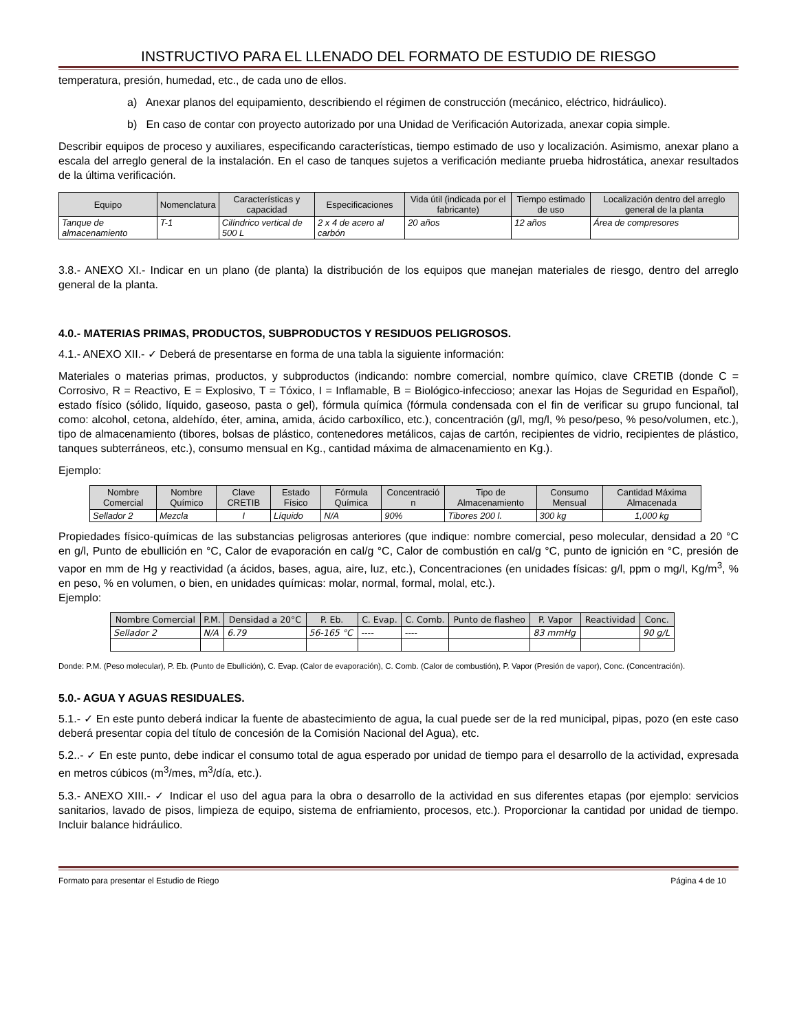INSTRUCTIVO PARA EL LLENADO DEL FORMATO DE ESTUDIO DE RIESGO
temperatura, presión, humedad, etc., de cada uno de ellos.
a) Anexar planos del equipamiento, describiendo el régimen de construcción (mecánico, eléctrico, hidráulico).
b) En caso de contar con proyecto autorizado por una Unidad de Verificación Autorizada, anexar copia simple.
Describir equipos de proceso y auxiliares, especificando características, tiempo estimado de uso y localización. Asimismo, anexar plano a escala del arreglo general de la instalación. En el caso de tanques sujetos a verificación mediante prueba hidrostática, anexar resultados de la última verificación.
| Equipo | Nomenclatura | Características y capacidad | Especificaciones | Vida útil (indicada por el fabricante) | Tiempo estimado de uso | Localización dentro del arreglo general de la planta |
| --- | --- | --- | --- | --- | --- | --- |
| Tanque de almacenamiento | T-1 | Cilíndrico vertical de 500 L | 2 x 4 de acero al carbón | 20 años | 12 años | Área de compresores |
3.8.- ANEXO XI.- Indicar en un plano (de planta) la distribución de los equipos que manejan materiales de riesgo, dentro del arreglo general de la planta.
4.0.- MATERIAS PRIMAS, PRODUCTOS, SUBPRODUCTOS Y RESIDUOS PELIGROSOS.
4.1.- ANEXO XII.- ✓ Deberá de presentarse en forma de una tabla la siguiente información:
Materiales o materias primas, productos, y subproductos (indicando: nombre comercial, nombre químico, clave CRETIB (donde C = Corrosivo, R = Reactivo, E = Explosivo, T = Tóxico, I = Inflamable, B = Biológico-infeccioso; anexar las Hojas de Seguridad en Español), estado físico (sólido, líquido, gaseoso, pasta o gel), fórmula química (fórmula condensada con el fin de verificar su grupo funcional, tal como: alcohol, cetona, aldehído, éter, amina, amida, ácido carboxílico, etc.), concentración (g/l, mg/l, % peso/peso, % peso/volumen, etc.), tipo de almacenamiento (tibores, bolsas de plástico, contenedores metálicos, cajas de cartón, recipientes de vidrio, recipientes de plástico, tanques subterráneos, etc.), consumo mensual en Kg., cantidad máxima de almacenamiento en Kg.).
Ejemplo:
| Nombre Comercial | Nombre Químico | Clave CRETIB | Estado Físico | Fórmula Química | Concentració n | Tipo de Almacenamiento | Consumo Mensual | Cantidad Máxima Almacenada |
| --- | --- | --- | --- | --- | --- | --- | --- | --- |
| Sellador 2 | Mezcla | I | Líquido | N/A | 90% | Tibores 200 l. | 300 kg | 1,000 kg |
Propiedades físico-químicas de las substancias peligrosas anteriores (que indique: nombre comercial, peso molecular, densidad a 20 °C en g/l, Punto de ebullición en °C, Calor de evaporación en cal/g °C, Calor de combustión en cal/g °C, punto de ignición en °C, presión de vapor en mm de Hg y reactividad (a ácidos, bases, agua, aire, luz, etc.), Concentraciones (en unidades físicas: g/l, ppm o mg/l, Kg/m<sup>3</sup>, % en peso, % en volumen, o bien, en unidades químicas: molar, normal, formal, molal, etc.).
Ejemplo:
| Nombre Comercial | P.M. | Densidad a 20°C | P. Eb. | C. Evap. | C. Comb. | Punto de flasheo | P. Vapor | Reactividad | Conc. |
| --- | --- | --- | --- | --- | --- | --- | --- | --- | --- |
| Sellador 2 | N/A | 6.79 | 56-165 °C | ---- | ---- | | 83 mmHg | | 90 g/L |
Donde: P.M. (Peso molecular), P. Eb. (Punto de Ebullición), C. Evap. (Calor de evaporación), C. Comb. (Calor de combustión), P. Vapor (Presión de vapor), Conc. (Concentración).
5.0.- AGUA Y AGUAS RESIDUALES.
5.1.- ✓ En este punto deberá indicar la fuente de abastecimiento de agua, la cual puede ser de la red municipal, pipas, pozo (en este caso deberá presentar copia del título de concesión de la Comisión Nacional del Agua), etc.
5.2..- ✓ En este punto, debe indicar el consumo total de agua esperado por unidad de tiempo para el desarrollo de la actividad, expresada en metros cúbicos (m<sup>3</sup>/mes, m<sup>3</sup>/día, etc.).
5.3.- ANEXO XIII.- ✓ Indicar el uso del agua para la obra o desarrollo de la actividad en sus diferentes etapas (por ejemplo: servicios sanitarios, lavado de pisos, limpieza de equipo, sistema de enfriamiento, procesos, etc.). Proporcionar la cantidad por unidad de tiempo. Incluir balance hidráulico.
Formato para presentar el Estudio de Riego Página 4 de 10